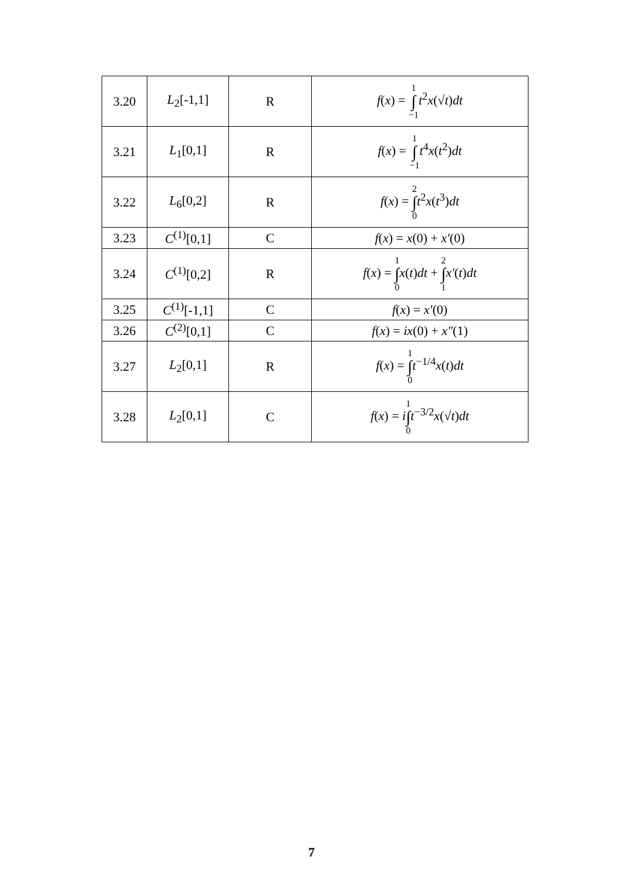| 3.20 | L<sub>2</sub>[-1,1] | R | f ( x ) = 1 ∫ −1 t<sup>2</sup> x (√ t ) dt |
| 3.21 | L<sub>1</sub>[0,1] | R | f ( x ) = 1 ∫ −1 t<sup>4</sup> x ( t<sup>2</sup>) dt |
| 3.22 | L<sub>6</sub>[0,2] | R | f ( x ) = 2 ∫ 0 t<sup>2</sup> x ( t<sup>3</sup>) dt |
| 3.23 | C<sup>(1)</sup>[0,1] | C | f ( x ) = x (0) + x′ (0) |
| 3.24 | C<sup>(1)</sup>[0,2] | R | f ( x ) = 1 ∫ 0 x ( t ) dt + 2 ∫ 1 x′ ( t ) dt |
| 3.25 | C<sup>(1)</sup>[-1,1] | C | f ( x ) = x′ (0) |
| 3.26 | C<sup>(2)</sup>[0,1] | C | f ( x ) = ix (0) + x″ (1) |
| 3.27 | L<sub>2</sub>[0,1] | R | f ( x ) = 1 ∫ 0 t<sup>−1/4</sup> x ( t ) dt |
| 3.28 | L<sub>2</sub>[0,1] | C | f ( x ) = i 1 ∫ 0 t<sup>−3/2</sup> x (√ t ) dt |
7